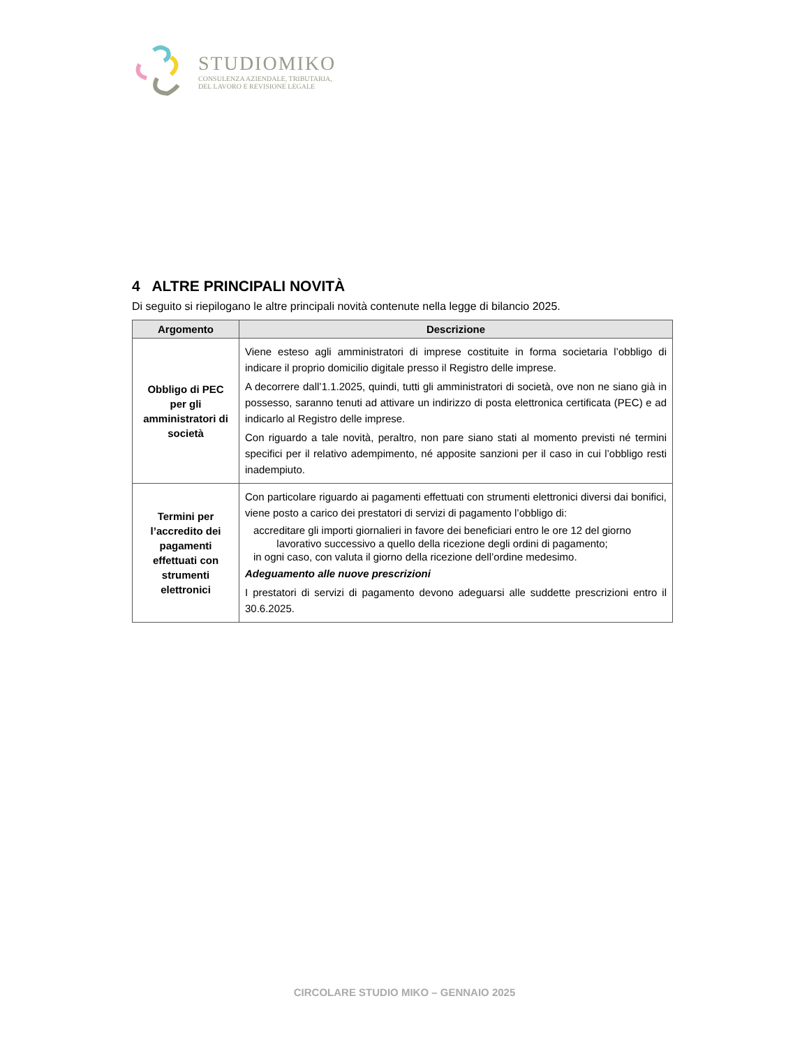STUDIOMIKO
CONSULENZA AZIENDALE, TRIBUTARIA,
DEL LAVORO E REVISIONE LEGALE
4 ALTRE PRINCIPALI NOVITÀ
Di seguito si riepilogano le altre principali novità contenute nella legge di bilancio 2025.
| Argomento | Descrizione |
| --- | --- |
| Obbligo di PEC per gli amministratori di società | Viene esteso agli amministratori di imprese costituite in forma societaria l’obbligo di indicare il proprio domicilio digitale presso il Registro delle imprese. A decorrere dall’1.1.2025, quindi, tutti gli amministratori di società, ove non ne siano già in possesso, saranno tenuti ad attivare un indirizzo di posta elettronica certificata (PEC) e ad indicarlo al Registro delle imprese. Con riguardo a tale novità, peraltro, non pare siano stati al momento previsti né termini specifici per il relativo adempimento, né apposite sanzioni per il caso in cui l’obbligo resti inadempiuto. |
| Termini per l’accredito dei pagamenti effettuati con strumenti elettronici | Con particolare riguardo ai pagamenti effettuati con strumenti elettronici diversi dai bonifici, viene posto a carico dei prestatori di servizi di pagamento l’obbligo di: accreditare gli importi giornalieri in favore dei beneficiari entro le ore 12 del giorno lavorativo successivo a quello della ricezione degli ordini di pagamento; in ogni caso, con valuta il giorno della ricezione dell’ordine medesimo. Adeguamento alle nuove prescrizioni I prestatori di servizi di pagamento devono adeguarsi alle suddette prescrizioni entro il 30.6.2025. |
CIRCOLARE STUDIO MIKO – GENNAIO 2025